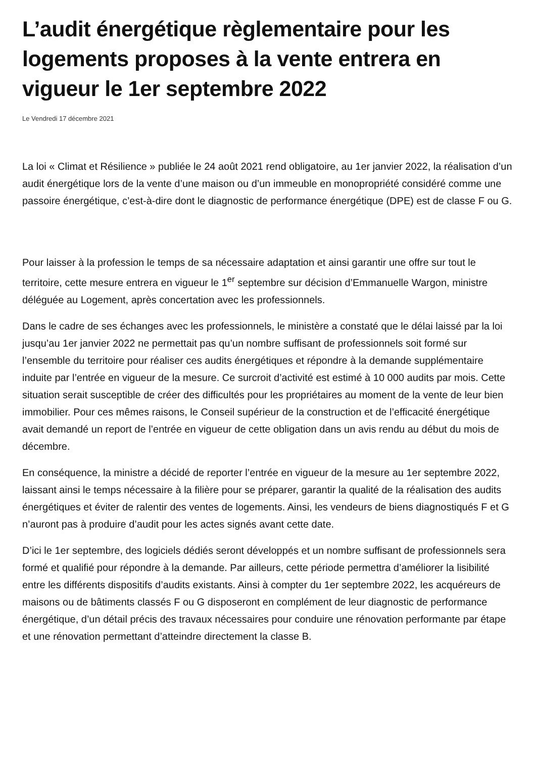L’audit énergétique règlementaire pour les logements proposes à la vente entrera en vigueur le 1er septembre 2022
Le Vendredi 17 décembre 2021
La loi « Climat et Résilience » publiée le 24 août 2021 rend obligatoire, au 1er janvier 2022, la réalisation d’un audit énergétique lors de la vente d’une maison ou d’un immeuble en monopropriété considéré comme une passoire énergétique, c’est-à-dire dont le diagnostic de performance énergétique (DPE) est de classe F ou G.
Pour laisser à la profession le temps de sa nécessaire adaptation et ainsi garantir une offre sur tout le territoire, cette mesure entrera en vigueur le 1<sup>er</sup> septembre sur décision d’Emmanuelle Wargon, ministre déléguée au Logement, après concertation avec les professionnels.
Dans le cadre de ses échanges avec les professionnels, le ministère a constaté que le délai laissé par la loi jusqu’au 1er janvier 2022 ne permettait pas qu’un nombre suffisant de professionnels soit formé sur l’ensemble du territoire pour réaliser ces audits énergétiques et répondre à la demande supplémentaire induite par l’entrée en vigueur de la mesure. Ce surcroit d’activité est estimé à 10 000 audits par mois. Cette situation serait susceptible de créer des difficultés pour les propriétaires au moment de la vente de leur bien immobilier. Pour ces mêmes raisons, le Conseil supérieur de la construction et de l’efficacité énergétique avait demandé un report de l’entrée en vigueur de cette obligation dans un avis rendu au début du mois de décembre.
En conséquence, la ministre a décidé de reporter l’entrée en vigueur de la mesure au 1er septembre 2022, laissant ainsi le temps nécessaire à la filière pour se préparer, garantir la qualité de la réalisation des audits énergétiques et éviter de ralentir des ventes de logements. Ainsi, les vendeurs de biens diagnostiqués F et G n’auront pas à produire d’audit pour les actes signés avant cette date.
D’ici le 1er septembre, des logiciels dédiés seront développés et un nombre suffisant de professionnels sera formé et qualifié pour répondre à la demande. Par ailleurs, cette période permettra d’améliorer la lisibilité entre les différents dispositifs d’audits existants. Ainsi à compter du 1er septembre 2022, les acquéreurs de maisons ou de bâtiments classés F ou G disposeront en complément de leur diagnostic de performance énergétique, d’un détail précis des travaux nécessaires pour conduire une rénovation performante par étape et une rénovation permettant d’atteindre directement la classe B.